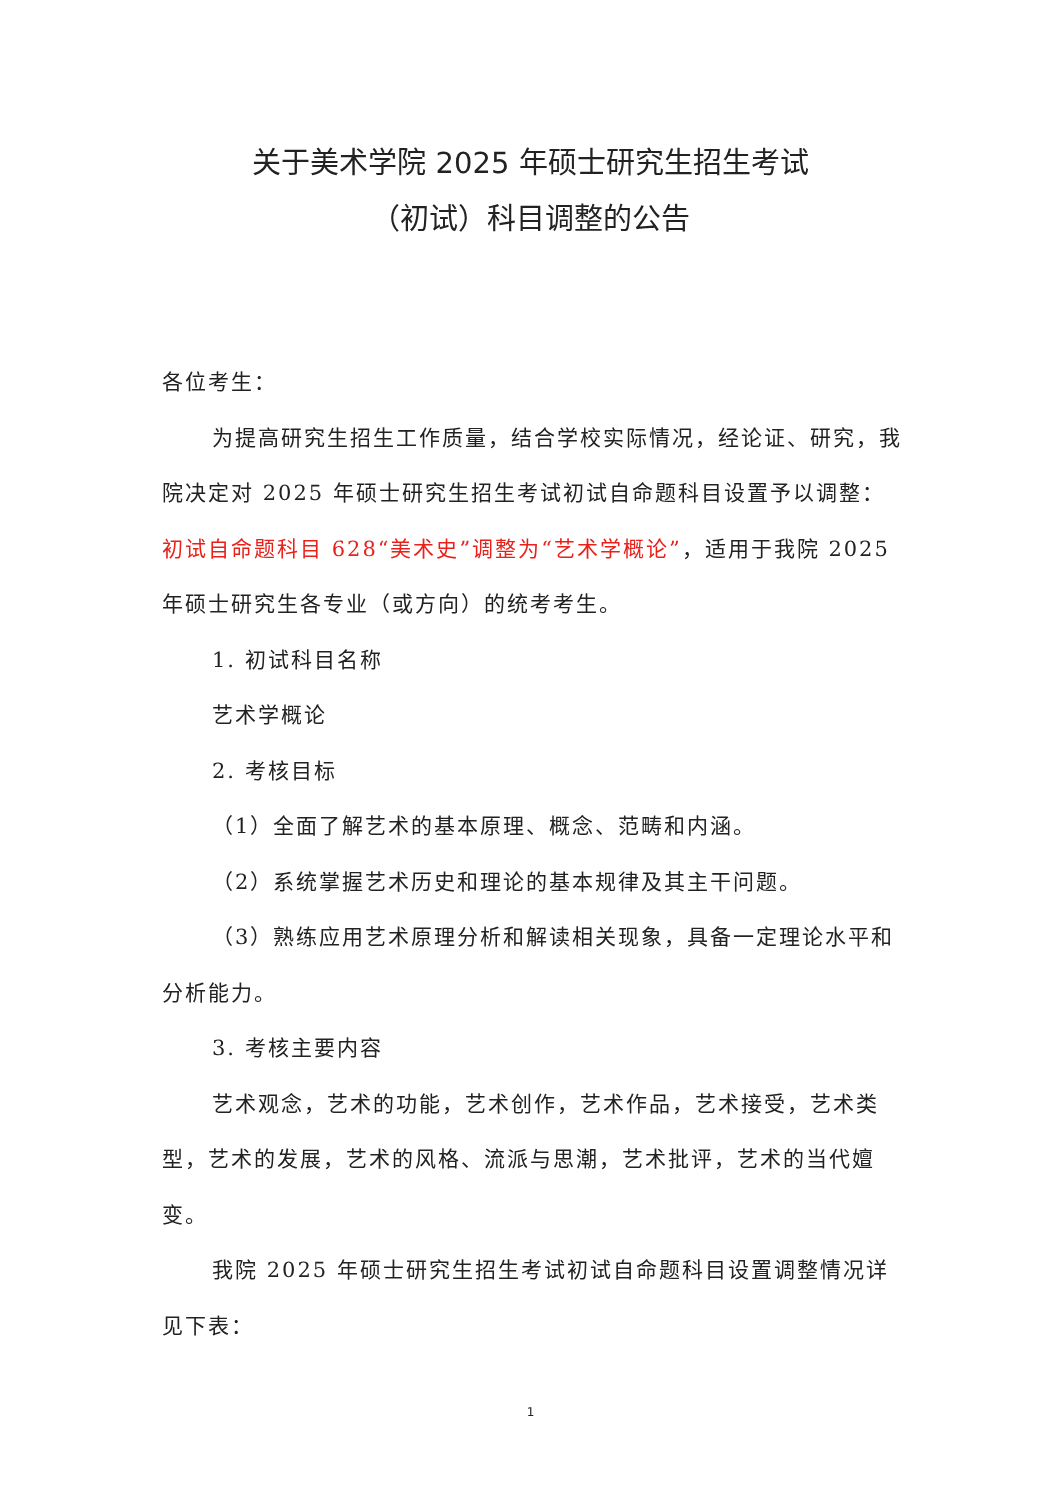关于美术学院 2025 年硕士研究生招生考试
（初试）科目调整的公告
各位考生：
为提高研究生招生工作质量，结合学校实际情况，经论证、研究，我院决定对 2025 年硕士研究生招生考试初试自命题科目设置予以调整：初试自命题科目 628“美术史”调整为“艺术学概论”，适用于我院 2025 年硕士研究生各专业（或方向）的统考考生。
1. 初试科目名称
艺术学概论
2. 考核目标
（1）全面了解艺术的基本原理、概念、范畴和内涵。
（2）系统掌握艺术历史和理论的基本规律及其主干问题。
（3）熟练应用艺术原理分析和解读相关现象，具备一定理论水平和分析能力。
3. 考核主要内容
艺术观念，艺术的功能，艺术创作，艺术作品，艺术接受，艺术类型，艺术的发展，艺术的风格、流派与思潮，艺术批评，艺术的当代嬗变。
我院 2025 年硕士研究生招生考试初试自命题科目设置调整情况详见下表：
1